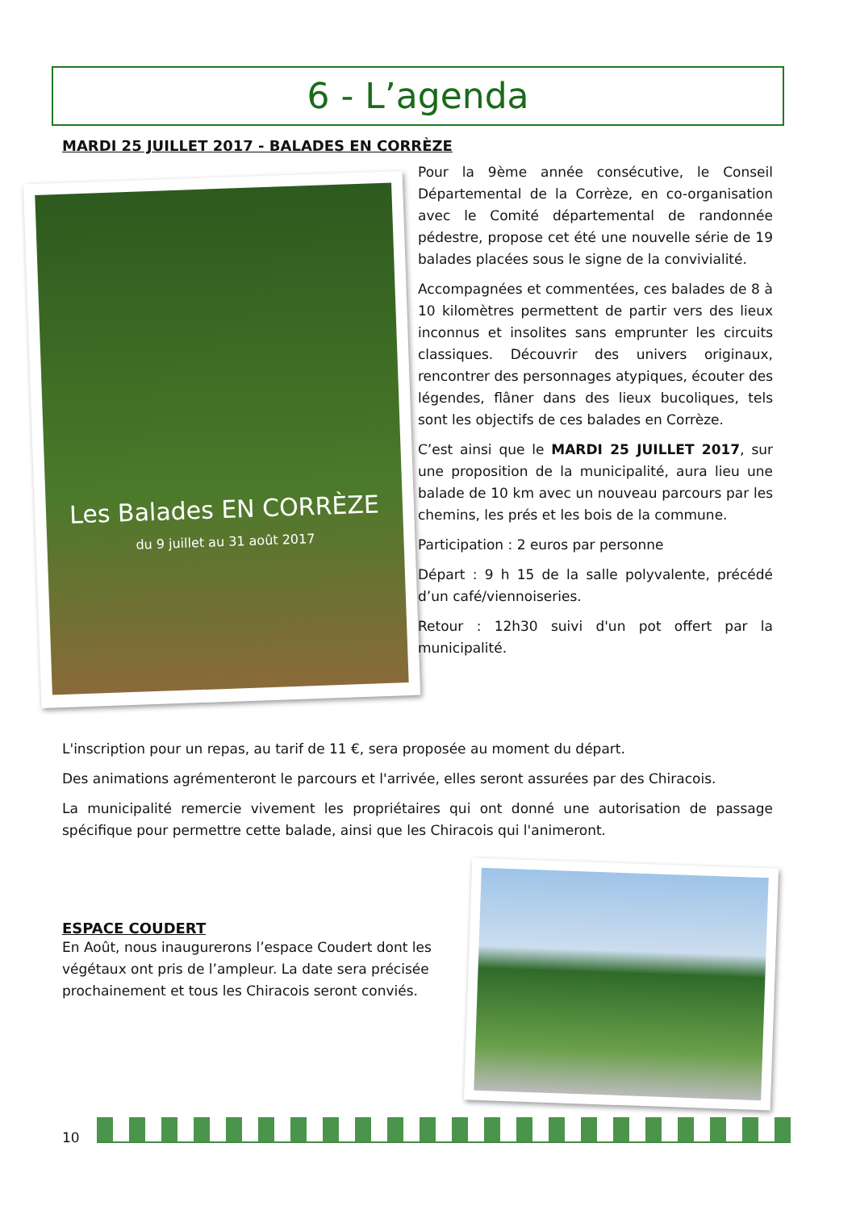6 - L’agenda
Les Balades EN CORRÈZE
du 9 juillet au 31 août 2017
MARDI 25 JUILLET 2017 - BALADES EN CORRÈZE
Pour la 9ème année consécutive, le Conseil Départemental de la Corrèze, en co-organisation avec le Comité départemental de randonnée pédestre, propose cet été une nouvelle série de 19 balades placées sous le signe de la convivialité.
Accompagnées et commentées, ces balades de 8 à 10 kilomètres permettent de partir vers des lieux inconnus et insolites sans emprunter les circuits classiques. Découvrir des univers originaux, rencontrer des personnages atypiques, écouter des légendes, flâner dans des lieux bucoliques, tels sont les objectifs de ces balades en Corrèze.
C’est ainsi que le MARDI 25 JUILLET 2017, sur une proposition de la municipalité, aura lieu une balade de 10 km avec un nouveau parcours par les chemins, les prés et les bois de la commune.
Participation : 2 euros par personne
Départ : 9 h 15 de la salle polyvalente, précédé d’un café/viennoiseries.
Retour : 12h30 suivi d'un pot offert par la municipalité.
L'inscription pour un repas, au tarif de 11 €, sera proposée au moment du départ.
Des animations agrémenteront le parcours et l'arrivée, elles seront assurées par des Chiracois.
La municipalité remercie vivement les propriétaires qui ont donné une autorisation de passage spécifique pour permettre cette balade, ainsi que les Chiracois qui l'animeront.
ESPACE COUDERT
En Août, nous inaugurerons l’espace Coudert dont les végétaux ont pris de l’ampleur. La date sera précisée prochainement et tous les Chiracois seront conviés.
10